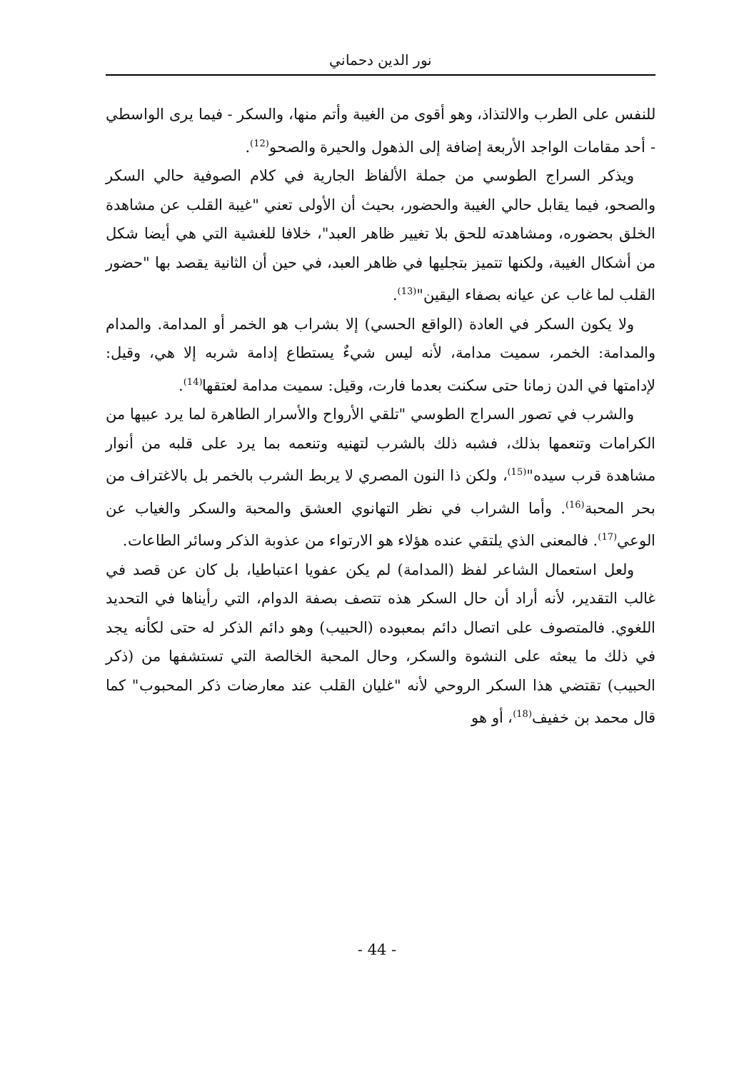نور الدين دحماني
للنفس على الطرب والالتذاذ، وهو أقوى من الغيبة وأتم منها، والسكر - فيما يرى الواسطي - أحد مقامات الواجد الأربعة إضافة إلى الذهول والحيرة والصحو<sup>(12)</sup>.
ويذكر السراج الطوسي من جملة الألفاظ الجارية في كلام الصوفية حالي السكر والصحو، فيما يقابل حالي الغيبة والحضور، بحيث أن الأولى تعني "غيبة القلب عن مشاهدة الخلق بحضوره، ومشاهدته للحق بلا تغيير ظاهر العبد"، خلافا للغشية التي هي أيضا شكل من أشكال الغيبة، ولكنها تتميز بتجليها في ظاهر العبد، في حين أن الثانية يقصد بها "حضور القلب لما غاب عن عيانه بصفاء اليقين"<sup>(13)</sup>.
ولا يكون السكر في العادة (الواقع الحسي) إلا بشراب هو الخمر أو المدامة. والمدام والمدامة: الخمر، سميت مدامة، لأنه ليس شيءٌ يستطاع إدامة شربه إلا هي، وقيل: لإدامتها في الدن زمانا حتى سكنت بعدما فارت، وقيل: سميت مدامة لعتقها<sup>(14)</sup>.
والشرب في تصور السراج الطوسي "تلقي الأرواح والأسرار الطاهرة لما يرد عبيها من الكرامات وتنعمها بذلك، فشبه ذلك بالشرب لتهنيه وتنعمه بما يرد على قلبه من أنوار مشاهدة قرب سيده"<sup>(15)</sup>، ولكن ذا النون المصري لا يربط الشرب بالخمر بل بالاغتراف من بحر المحبة<sup>(16)</sup>. وأما الشراب في نظر التهانوي العشق والمحبة والسكر والغياب عن الوعي<sup>(17)</sup>. فالمعنى الذي يلتقي عنده هؤلاء هو الارتواء من عذوبة الذكر وسائر الطاعات.
ولعل استعمال الشاعر لفظ (المدامة) لم يكن عفويا اعتباطيا، بل كان عن قصد في غالب التقدير، لأنه أراد أن حال السكر هذه تتصف بصفة الدوام، التي رأيناها في التحديد اللغوي. فالمتصوف على اتصال دائم بمعبوده (الحبيب) وهو دائم الذكر له حتى لكأنه يجد في ذلك ما يبعثه على النشوة والسكر، وحال المحبة الخالصة التي تستشفها من (ذكر الحبيب) تقتضي هذا السكر الروحي لأنه "غليان القلب عند معارضات ذكر المحبوب" كما قال محمد بن خفيف<sup>(18)</sup>، أو هو
- 44 -